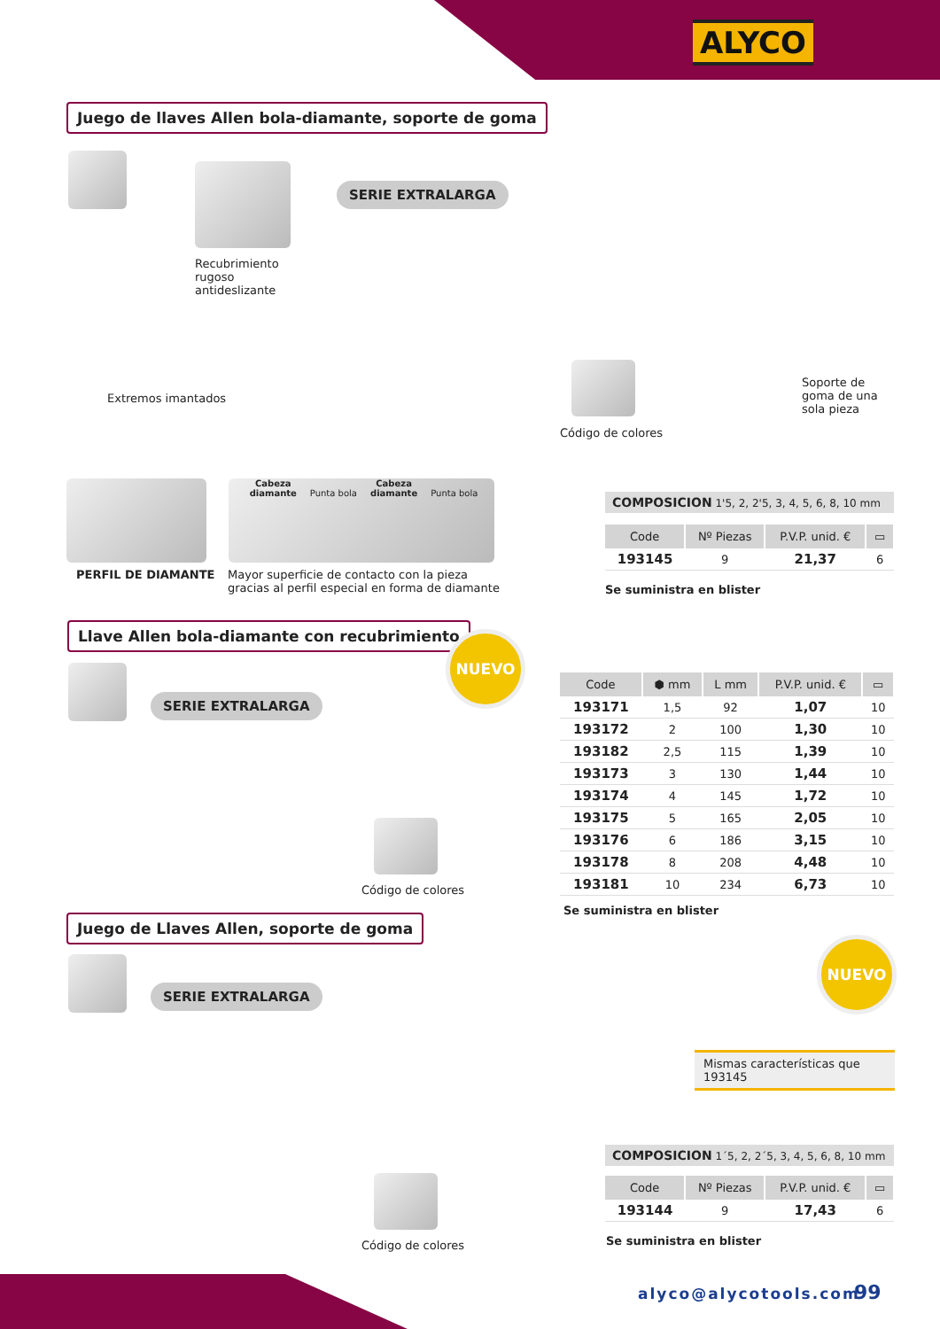ALYCO
Juego de llaves Allen bola-diamante, soporte de goma
SERIE EXTRALARGA
Recubrimiento rugoso antideslizante
Extremos imantados
Código de colores
Soporte de goma de una sola pieza
PERFIL DE DIAMANTE
Cabeza diamante Punta bola Cabeza diamante Punta bola
Mayor superficie de contacto con la pieza gracias al perfil especial en forma de diamante
COMPOSICION 1'5, 2, 2'5, 3, 4, 5, 6, 8, 10 mm
| Code | Nº Piezas | P.V.P. unid. € | ▭ |
| --- | --- | --- | --- |
| 193145 | 9 | 21,37 | 6 |
Se suministra en blister
Llave Allen bola-diamante con recubrimiento
NUEVO
SERIE EXTRALARGA
Código de colores
| Code | ⬢ mm | L mm | P.V.P. unid. € | ▭ |
| --- | --- | --- | --- | --- |
| 193171 | 1,5 | 92 | 1,07 | 10 |
| 193172 | 2 | 100 | 1,30 | 10 |
| 193182 | 2,5 | 115 | 1,39 | 10 |
| 193173 | 3 | 130 | 1,44 | 10 |
| 193174 | 4 | 145 | 1,72 | 10 |
| 193175 | 5 | 165 | 2,05 | 10 |
| 193176 | 6 | 186 | 3,15 | 10 |
| 193178 | 8 | 208 | 4,48 | 10 |
| 193181 | 10 | 234 | 6,73 | 10 |
Se suministra en blister
Juego de Llaves Allen, soporte de goma
SERIE EXTRALARGA
NUEVO
Mismas características que 193145
COMPOSICION 1´5, 2, 2´5, 3, 4, 5, 6, 8, 10 mm
| Code | Nº Piezas | P.V.P. unid. € | ▭ |
| --- | --- | --- | --- |
| 193144 | 9 | 17,43 | 6 |
Se suministra en blister
Código de colores
alyco@alycotools.com 99